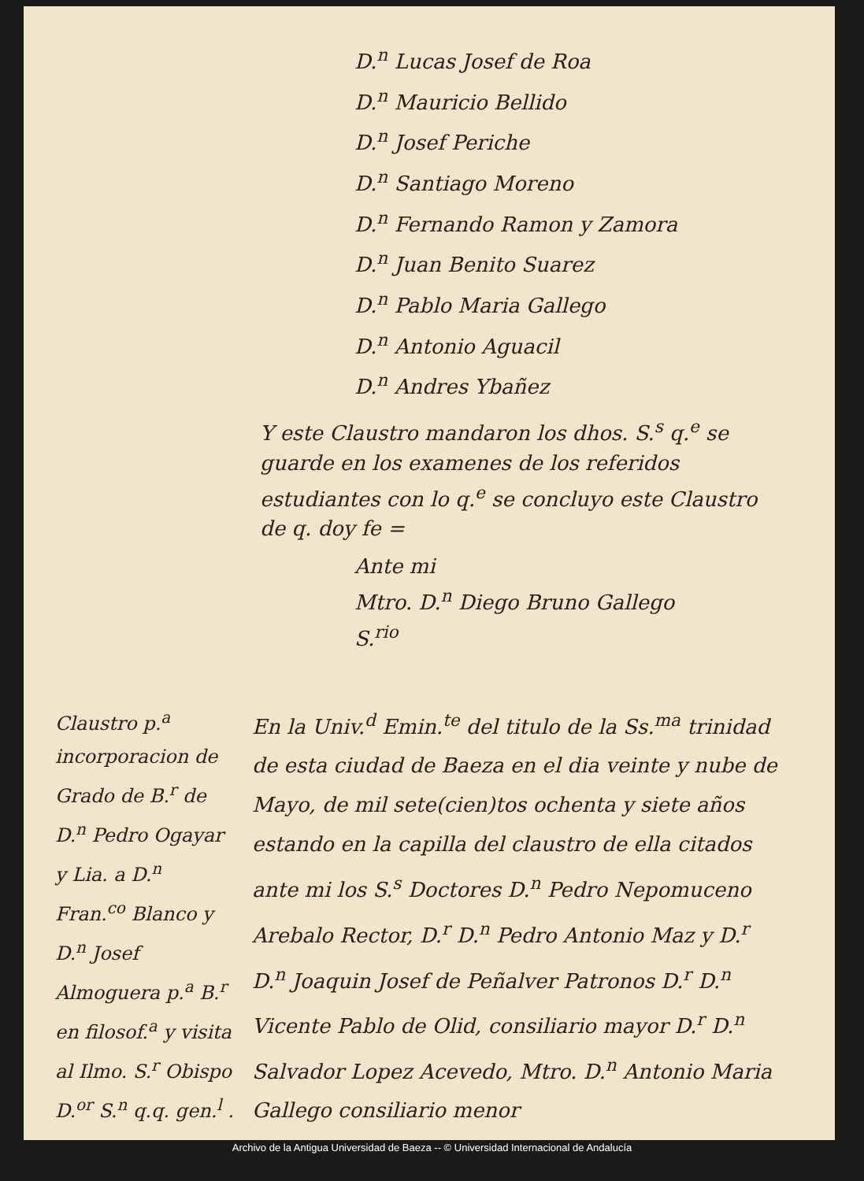D.<sup>n</sup> Lucas Josef de Roa
D.<sup>n</sup> Mauricio Bellido
D.<sup>n</sup> Josef Periche
D.<sup>n</sup> Santiago Moreno
D.<sup>n</sup> Fernando Ramon y Zamora
D.<sup>n</sup> Juan Benito Suarez
D.<sup>n</sup> Pablo Maria Gallego
D.<sup>n</sup> Antonio Aguacil
D.<sup>n</sup> Andres Ybañez
Y este Claustro mandaron los dhos. S.<sup>s</sup> q.<sup>e</sup> se guarde en los examenes de los referidos estudiantes con lo q.<sup>e</sup> se concluyo este Claustro de q. doy fe =
Ante mi
Mtro. D.<sup>n</sup> Diego Bruno Gallego
S.<sup>rio</sup>
Claustro p.<sup>a</sup> incorporacion de Grado de B.<sup>r</sup> de D.<sup>n</sup> Pedro Ogayar y Lia. a D.<sup>n</sup> Fran.<sup>co</sup> Blanco y D.<sup>n</sup> Josef Almoguera p.<sup>a</sup> B.<sup>r</sup> en filosof.<sup>a</sup> y visita al Ilmo. S.<sup>r</sup> Obispo D.<sup>or</sup> S.<sup>n</sup> q.q. gen.<sup>l</sup> . . .
En la Univ.<sup>d</sup> Emin.<sup>te</sup> del titulo de la Ss.<sup>ma</sup> trinidad de esta ciudad de Baeza en el dia veinte y nube de Mayo, de mil sete(cien)tos ochenta y siete años estando en la capilla del claustro de ella citados ante mi los S.<sup>s</sup> Doctores D.<sup>n</sup> Pedro Nepomuceno Arebalo Rector, D.<sup>r</sup> D.<sup>n</sup> Pedro Antonio Maz y D.<sup>r</sup> D.<sup>n</sup> Joaquin Josef de Peñalver Patronos D.<sup>r</sup> D.<sup>n</sup> Vicente Pablo de Olid, consiliario mayor D.<sup>r</sup> D.<sup>n</sup> Salvador Lopez Acevedo, Mtro. D.<sup>n</sup> Antonio Maria Gallego consiliario menor
Archivo de la Antigua Universidad de Baeza -- © Universidad Internacional de Andalucía